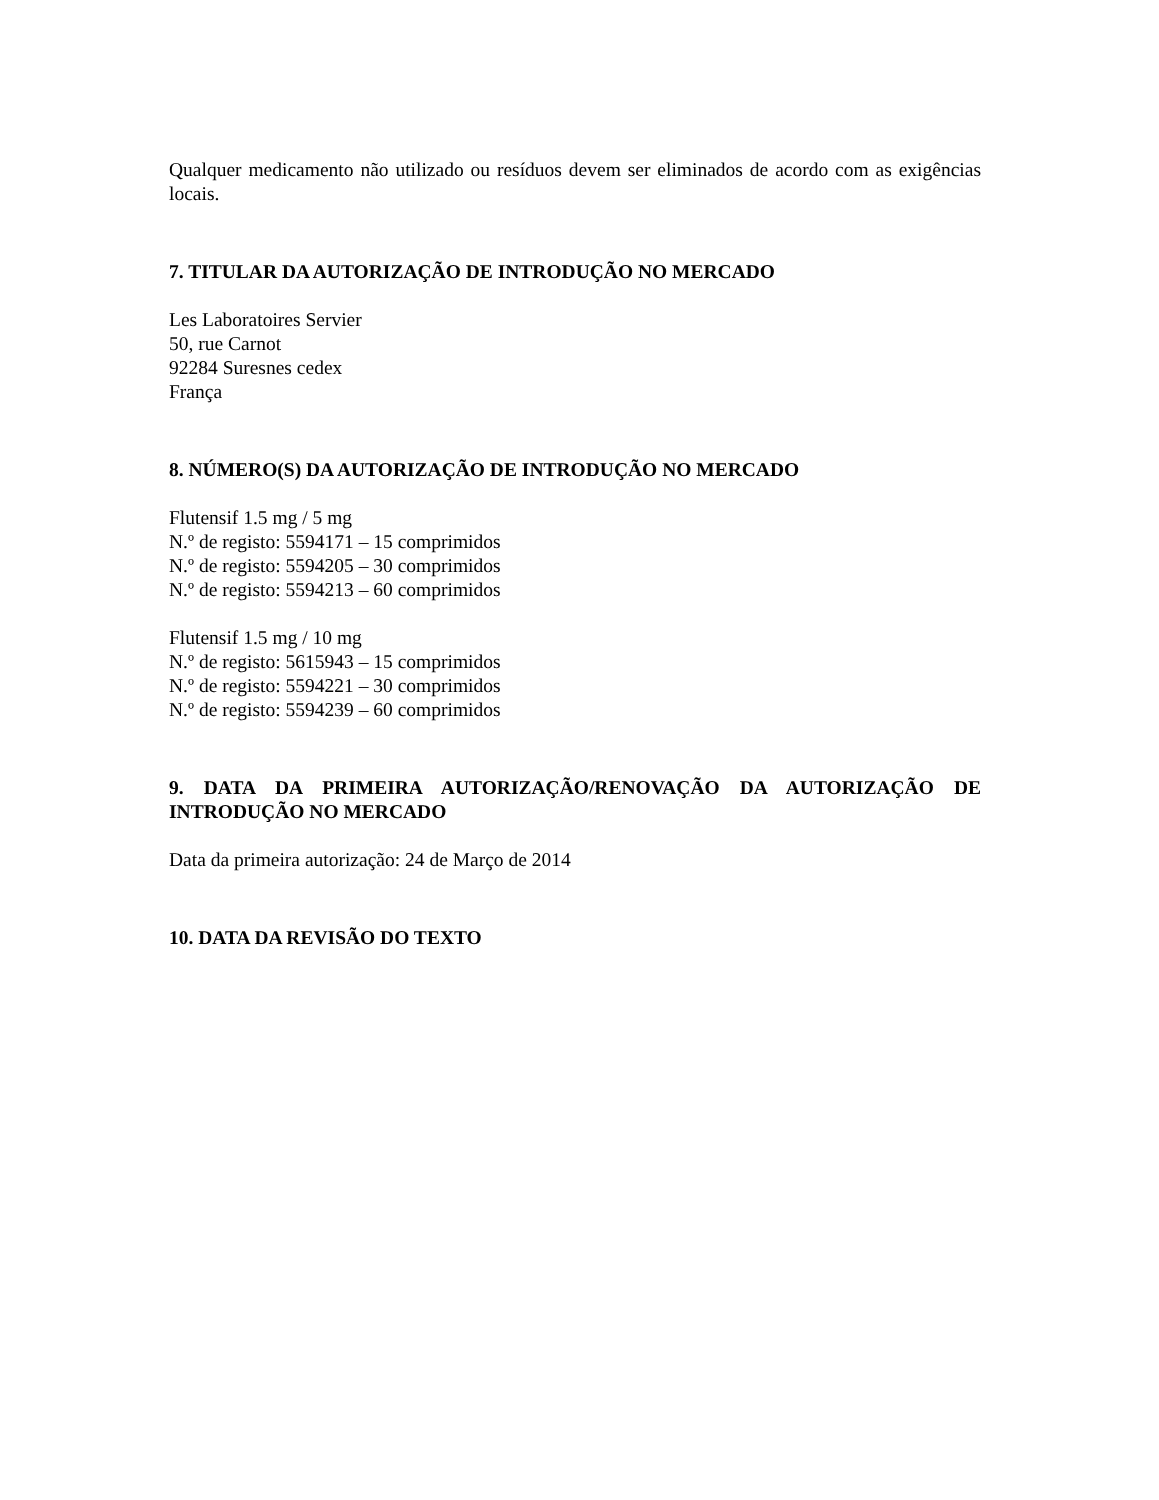Qualquer medicamento não utilizado ou resíduos devem ser eliminados de acordo com as exigências locais.
7. TITULAR DA AUTORIZAÇÃO DE INTRODUÇÃO NO MERCADO
Les Laboratoires Servier
50, rue Carnot
92284 Suresnes cedex
França
8. NÚMERO(S) DA AUTORIZAÇÃO DE INTRODUÇÃO NO MERCADO
Flutensif 1.5 mg / 5 mg
N.º de registo: 5594171 – 15 comprimidos
N.º de registo: 5594205 – 30 comprimidos
N.º de registo: 5594213 – 60 comprimidos
Flutensif 1.5 mg / 10 mg
N.º de registo: 5615943 – 15 comprimidos
N.º de registo: 5594221 – 30 comprimidos
N.º de registo: 5594239 – 60 comprimidos
9. DATA DA PRIMEIRA AUTORIZAÇÃO/RENOVAÇÃO DA AUTORIZAÇÃO DE INTRODUÇÃO NO MERCADO
Data da primeira autorização: 24 de Março de 2014
10. DATA DA REVISÃO DO TEXTO